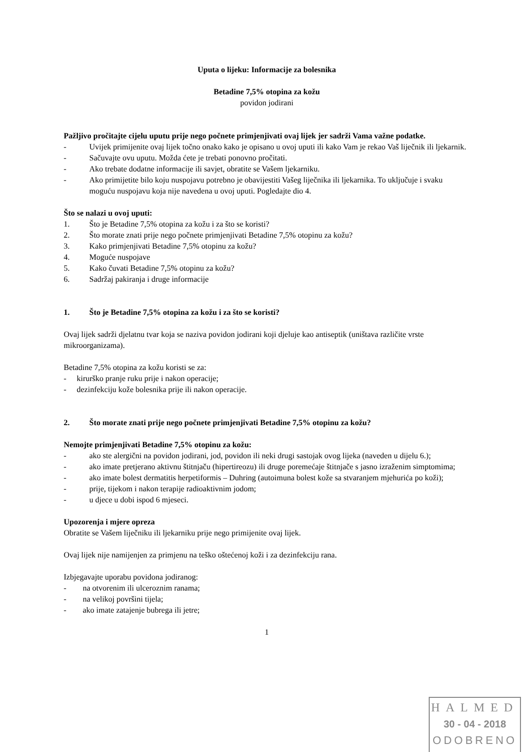Uputa o lijeku: Informacije za bolesnika
Betadine 7,5% otopina za kožu
povidon jodirani
Pažljivo pročitajte cijelu uputu prije nego počnete primjenjivati ovaj lijek jer sadrži Vama važne podatke.
- Uvijek primijenite ovaj lijek točno onako kako je opisano u ovoj uputi ili kako Vam je rekao Vaš liječnik ili ljekarnik.
- Sačuvajte ovu uputu. Možda ćete je trebati ponovno pročitati.
- Ako trebate dodatne informacije ili savjet, obratite se Vašem ljekarniku.
- Ako primijetite bilo koju nuspojavu potrebno je obavijestiti Vašeg liječnika ili ljekarnika. To uključuje i svaku moguću nuspojavu koja nije navedena u ovoj uputi. Pogledajte dio 4.
Što se nalazi u ovoj uputi:
1. Što je Betadine 7,5% otopina za kožu i za što se koristi?
2. Što morate znati prije nego počnete primjenjivati Betadine 7,5% otopinu za kožu?
3. Kako primjenjivati Betadine 7,5% otopinu za kožu?
4. Moguće nuspojave
5. Kako čuvati Betadine 7,5% otopinu za kožu?
6. Sadržaj pakiranja i druge informacije
1. Što je Betadine 7,5% otopina za kožu i za što se koristi?
Ovaj lijek sadrži djelatnu tvar koja se naziva povidon jodirani koji djeluje kao antiseptik (uništava različite vrste mikroorganizama).
Betadine 7,5% otopina za kožu koristi se za:
- kirurško pranje ruku prije i nakon operacije;
- dezinfekciju kože bolesnika prije ili nakon operacije.
2. Što morate znati prije nego počnete primjenjivati Betadine 7,5% otopinu za kožu?
Nemojte primjenjivati Betadine 7,5% otopinu za kožu:
- ako ste alergični na povidon jodirani, jod, povidon ili neki drugi sastojak ovog lijeka (naveden u dijelu 6.);
- ako imate pretjerano aktivnu štitnjaču (hipertireozu) ili druge poremećaje štitnjače s jasno izraženim simptomima;
- ako imate bolest dermatitis herpetiformis – Duhring (autoimuna bolest kože sa stvaranjem mjehurića po koži);
- prije, tijekom i nakon terapije radioaktivnim jodom;
- u djece u dobi ispod 6 mjeseci.
Upozorenja i mjere opreza
Obratite se Vašem liječniku ili ljekarniku prije nego primijenite ovaj lijek.
Ovaj lijek nije namijenjen za primjenu na teško oštećenoj koži i za dezinfekciju rana.
Izbjegavajte uporabu povidona jodiranog:
- na otvorenim ili ulceroznim ranama;
- na velikoj površini tijela;
- ako imate zatajenje bubrega ili jetre;
1
HALMED
30 - 04 - 2018
ODOBRENO